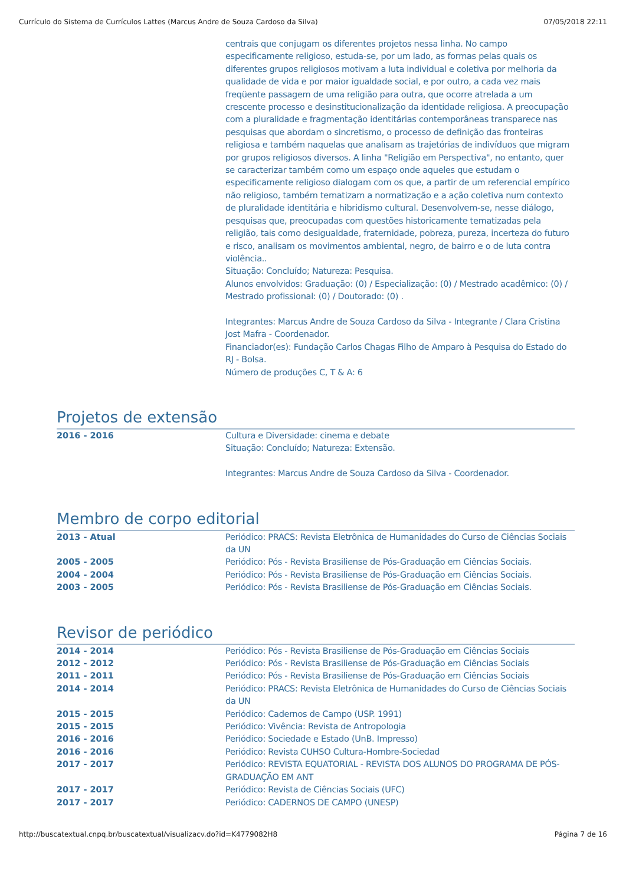Currículo do Sistema de Currículos Lattes (Marcus Andre de Souza Cardoso da Silva) 07/05/2018 22:11
centrais que conjugam os diferentes projetos nessa linha. No campo especificamente religioso, estuda-se, por um lado, as formas pelas quais os diferentes grupos religiosos motivam a luta individual e coletiva por melhoria da qualidade de vida e por maior igualdade social, e por outro, a cada vez mais freqüente passagem de uma religião para outra, que ocorre atrelada a um crescente processo e desinstitucionalização da identidade religiosa. A preocupação com a pluralidade e fragmentação identitárias contemporâneas transparece nas pesquisas que abordam o sincretismo, o processo de definição das fronteiras religiosa e também naquelas que analisam as trajetórias de indivíduos que migram por grupos religiosos diversos. A linha "Religião em Perspectiva", no entanto, quer se caracterizar também como um espaço onde aqueles que estudam o especificamente religioso dialogam com os que, a partir de um referencial empírico não religioso, também tematizam a normatização e a ação coletiva num contexto de pluralidade identitária e hibridismo cultural. Desenvolvem-se, nesse diálogo, pesquisas que, preocupadas com questões historicamente tematizadas pela religião, tais como desigualdade, fraternidade, pobreza, pureza, incerteza do futuro e risco, analisam os movimentos ambiental, negro, de bairro e o de luta contra violência..
Situação: Concluído; Natureza: Pesquisa.
Alunos envolvidos: Graduação: (0) / Especialização: (0) / Mestrado acadêmico: (0) / Mestrado profissional: (0) / Doutorado: (0) .
Integrantes: Marcus Andre de Souza Cardoso da Silva - Integrante / Clara Cristina Jost Mafra - Coordenador.
Financiador(es): Fundação Carlos Chagas Filho de Amparo à Pesquisa do Estado do RJ - Bolsa.
Número de produções C, T & A: 6
Projetos de extensão
2016 - 2016 Cultura e Diversidade: cinema e debate
Situação: Concluído; Natureza: Extensão.
Integrantes: Marcus Andre de Souza Cardoso da Silva - Coordenador.
Membro de corpo editorial
2013 - Atual Periódico: PRACS: Revista Eletrônica de Humanidades do Curso de Ciências Sociais da UN
2005 - 2005 Periódico: Pós - Revista Brasiliense de Pós-Graduação em Ciências Sociais.
2004 - 2004 Periódico: Pós - Revista Brasiliense de Pós-Graduação em Ciências Sociais.
2003 - 2005 Periódico: Pós - Revista Brasiliense de Pós-Graduação em Ciências Sociais.
Revisor de periódico
2014 - 2014 Periódico: Pós - Revista Brasiliense de Pós-Graduação em Ciências Sociais
2012 - 2012 Periódico: Pós - Revista Brasiliense de Pós-Graduação em Ciências Sociais
2011 - 2011 Periódico: Pós - Revista Brasiliense de Pós-Graduação em Ciências Sociais
2014 - 2014 Periódico: PRACS: Revista Eletrônica de Humanidades do Curso de Ciências Sociais da UN
2015 - 2015 Periódico: Cadernos de Campo (USP. 1991)
2015 - 2015 Periódico: Vivência: Revista de Antropologia
2016 - 2016 Periódico: Sociedade e Estado (UnB. Impresso)
2016 - 2016 Periódico: Revista CUHSO Cultura-Hombre-Sociedad
2017 - 2017 Periódico: REVISTA EQUATORIAL - REVISTA DOS ALUNOS DO PROGRAMA DE PÓS-GRADUAÇÃO EM ANT
2017 - 2017 Periódico: Revista de Ciências Sociais (UFC)
2017 - 2017 Periódico: CADERNOS DE CAMPO (UNESP)
http://buscatextual.cnpq.br/buscatextual/visualizacv.do?id=K4779082H8 Página 7 de 16